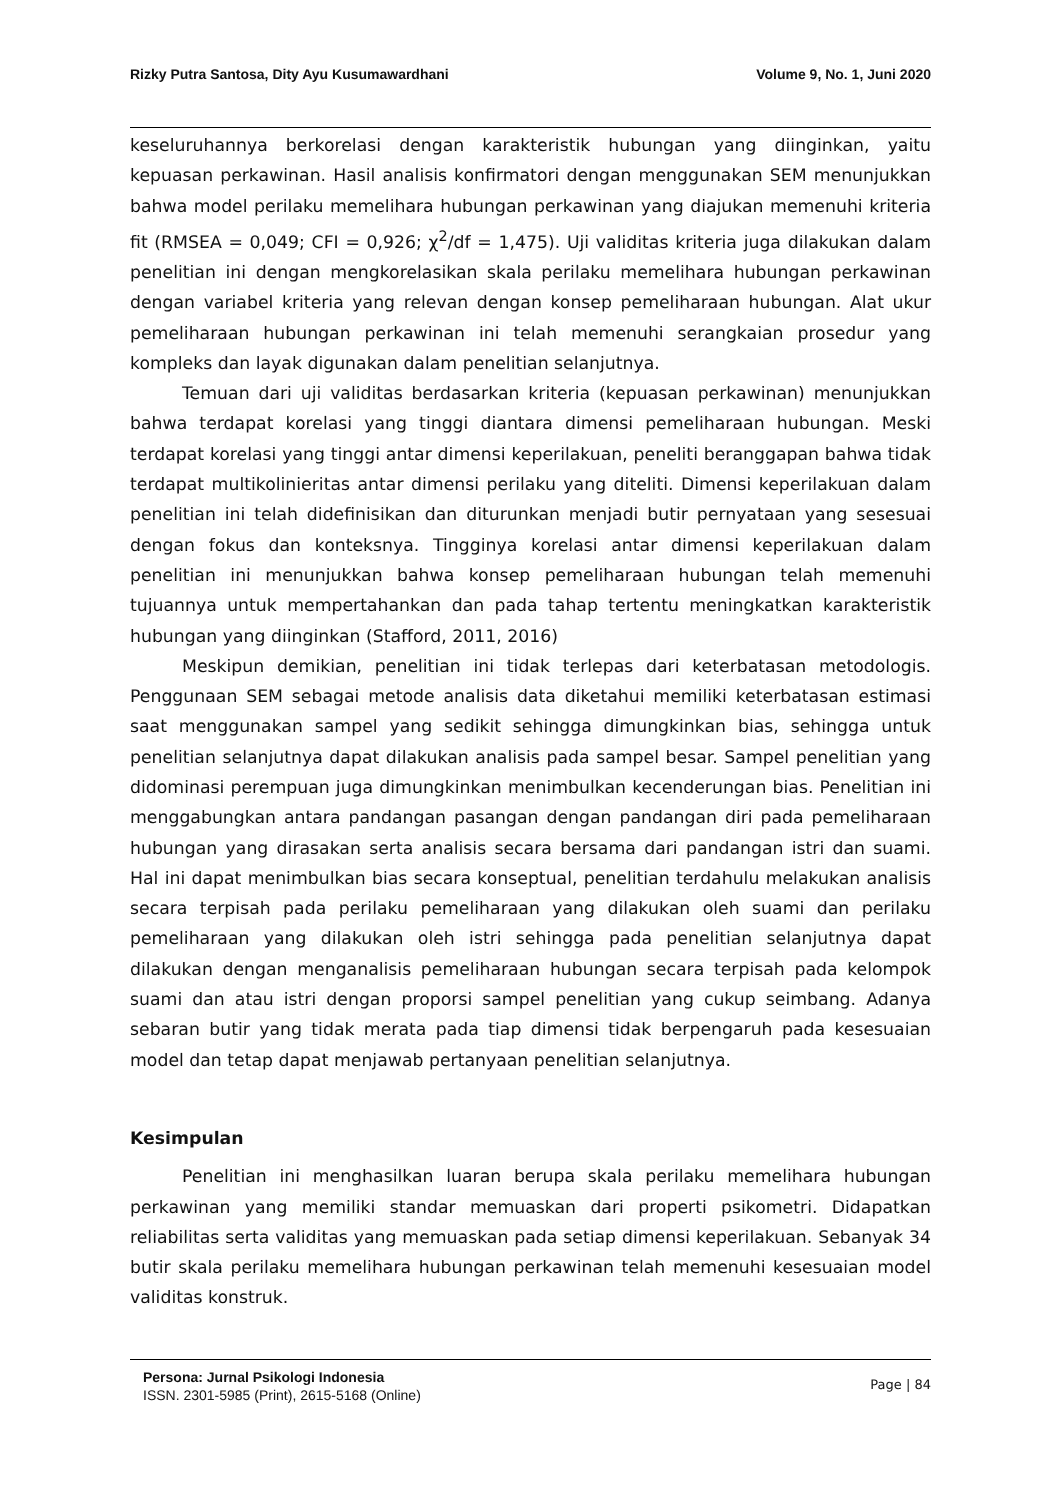Rizky Putra Santosa, Dity Ayu Kusumawardhani Volume 9, No. 1, Juni 2020
keseluruhannya berkorelasi dengan karakteristik hubungan yang diinginkan, yaitu kepuasan perkawinan. Hasil analisis konfirmatori dengan menggunakan SEM menunjukkan bahwa model perilaku memelihara hubungan perkawinan yang diajukan memenuhi kriteria fit (RMSEA = 0,049; CFI = 0,926; χ<sup>2</sup>/df = 1,475). Uji validitas kriteria juga dilakukan dalam penelitian ini dengan mengkorelasikan skala perilaku memelihara hubungan perkawinan dengan variabel kriteria yang relevan dengan konsep pemeliharaan hubungan. Alat ukur pemeliharaan hubungan perkawinan ini telah memenuhi serangkaian prosedur yang kompleks dan layak digunakan dalam penelitian selanjutnya.
Temuan dari uji validitas berdasarkan kriteria (kepuasan perkawinan) menunjukkan bahwa terdapat korelasi yang tinggi diantara dimensi pemeliharaan hubungan. Meski terdapat korelasi yang tinggi antar dimensi keperilakuan, peneliti beranggapan bahwa tidak terdapat multikolinieritas antar dimensi perilaku yang diteliti. Dimensi keperilakuan dalam penelitian ini telah didefinisikan dan diturunkan menjadi butir pernyataan yang sesesuai dengan fokus dan konteksnya. Tingginya korelasi antar dimensi keperilakuan dalam penelitian ini menunjukkan bahwa konsep pemeliharaan hubungan telah memenuhi tujuannya untuk mempertahankan dan pada tahap tertentu meningkatkan karakteristik hubungan yang diinginkan (Stafford, 2011, 2016)
Meskipun demikian, penelitian ini tidak terlepas dari keterbatasan metodologis. Penggunaan SEM sebagai metode analisis data diketahui memiliki keterbatasan estimasi saat menggunakan sampel yang sedikit sehingga dimungkinkan bias, sehingga untuk penelitian selanjutnya dapat dilakukan analisis pada sampel besar. Sampel penelitian yang didominasi perempuan juga dimungkinkan menimbulkan kecenderungan bias. Penelitian ini menggabungkan antara pandangan pasangan dengan pandangan diri pada pemeliharaan hubungan yang dirasakan serta analisis secara bersama dari pandangan istri dan suami. Hal ini dapat menimbulkan bias secara konseptual, penelitian terdahulu melakukan analisis secara terpisah pada perilaku pemeliharaan yang dilakukan oleh suami dan perilaku pemeliharaan yang dilakukan oleh istri sehingga pada penelitian selanjutnya dapat dilakukan dengan menganalisis pemeliharaan hubungan secara terpisah pada kelompok suami dan atau istri dengan proporsi sampel penelitian yang cukup seimbang. Adanya sebaran butir yang tidak merata pada tiap dimensi tidak berpengaruh pada kesesuaian model dan tetap dapat menjawab pertanyaan penelitian selanjutnya.
Kesimpulan
Penelitian ini menghasilkan luaran berupa skala perilaku memelihara hubungan perkawinan yang memiliki standar memuaskan dari properti psikometri. Didapatkan reliabilitas serta validitas yang memuaskan pada setiap dimensi keperilakuan. Sebanyak 34 butir skala perilaku memelihara hubungan perkawinan telah memenuhi kesesuaian model validitas konstruk.
Persona: Jurnal Psikologi Indonesia
ISSN. 2301-5985 (Print), 2615-5168 (Online)
Page | 84